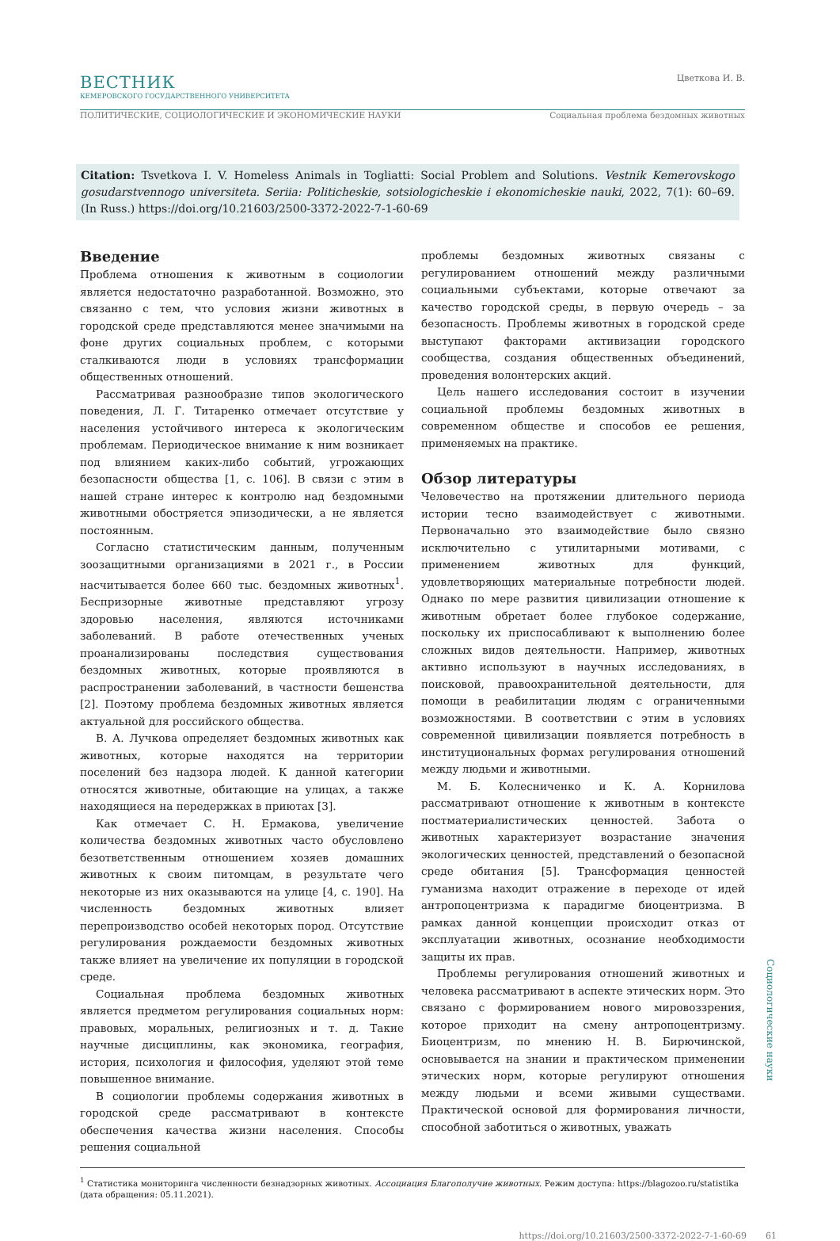ВЕСТНИК
КЕМЕРОВСКОГО ГОСУДАРСТВЕННОГО УНИВЕРСИТЕТА
Цветкова И. В.
ПОЛИТИЧЕСКИЕ, СОЦИОЛОГИЧЕСКИЕ И ЭКОНОМИЧЕСКИЕ НАУКИ Социальная проблема бездомных животных
Citation: Tsvetkova I. V. Homeless Animals in Togliatti: Social Problem and Solutions. Vestnik Kemerovskogo gosudarstvennogo universiteta. Seriia: Politicheskie, sotsiologicheskie i ekonomicheskie nauki, 2022, 7(1): 60–69. (In Russ.) https://doi.org/10.21603/2500-3372-2022-7-1-60-69
Введение
Проблема отношения к животным в социологии является недостаточно разработанной. Возможно, это связанно с тем, что условия жизни животных в городской среде представляются менее значимыми на фоне других социальных проблем, с которыми сталкиваются люди в условиях трансформации общественных отношений.
Рассматривая разнообразие типов экологического поведения, Л. Г. Титаренко отмечает отсутствие у населения устойчивого интереса к экологическим проблемам. Периодическое внимание к ним возникает под влиянием каких-либо событий, угрожающих безопасности общества [1, с. 106]. В связи с этим в нашей стране интерес к контролю над бездомными животными обостряется эпизодически, а не является постоянным.
Согласно статистическим данным, полученным зоозащитными организациями в 2021 г., в России насчитывается более 660 тыс. бездомных животных<sup>1</sup>. Беспризорные животные представляют угрозу здоровью населения, являются источниками заболеваний. В работе отечественных ученых проанализированы последствия существования бездомных животных, которые проявляются в распространении заболеваний, в частности бешенства [2]. Поэтому проблема бездомных животных является актуальной для российского общества.
В. А. Лучкова определяет бездомных животных как животных, которые находятся на территории поселений без надзора людей. К данной категории относятся животные, обитающие на улицах, а также находящиеся на передержках в приютах [3].
Как отмечает С. Н. Ермакова, увеличение количества бездомных животных часто обусловлено безответственным отношением хозяев домашних животных к своим питомцам, в результате чего некоторые из них оказываются на улице [4, с. 190]. На численность бездомных животных влияет перепроизводство особей некоторых пород. Отсутствие регулирования рождаемости бездомных животных также влияет на увеличение их популяции в городской среде.
Социальная проблема бездомных животных является предметом регулирования социальных норм: правовых, моральных, религиозных и т. д. Такие научные дисциплины, как экономика, география, история, психология и философия, уделяют этой теме повышенное внимание.
В социологии проблемы содержания животных в городской среде рассматривают в контексте обеспечения качества жизни населения. Способы решения социальной
проблемы бездомных животных связаны с регулированием отношений между различными социальными субъектами, которые отвечают за качество городской среды, в первую очередь – за безопасность. Проблемы животных в городской среде выступают факторами активизации городского сообщества, создания общественных объединений, проведения волонтерских акций.
Цель нашего исследования состоит в изучении социальной проблемы бездомных животных в современном обществе и способов ее решения, применяемых на практике.
Обзор литературы
Человечество на протяжении длительного периода истории тесно взаимодействует с животными. Первоначально это взаимодействие было связно исключительно с утилитарными мотивами, с применением животных для функций, удовлетворяющих материальные потребности людей. Однако по мере развития цивилизации отношение к животным обретает более глубокое содержание, поскольку их приспосабливают к выполнению более сложных видов деятельности. Например, животных активно используют в научных исследованиях, в поисковой, правоохранительной деятельности, для помощи в реабилитации людям с ограниченными возможностями. В соответствии с этим в условиях современной цивилизации появляется потребность в институциональных формах регулирования отношений между людьми и животными.
М. Б. Колесниченко и К. А. Корнилова рассматривают отношение к животным в контексте постматериалистических ценностей. Забота о животных характеризует возрастание значения экологических ценностей, представлений о безопасной среде обитания [5]. Трансформация ценностей гуманизма находит отражение в переходе от идей антропоцентризма к парадигме биоцентризма. В рамках данной концепции происходит отказ от эксплуатации животных, осознание необходимости защиты их прав.
Проблемы регулирования отношений животных и человека рассматривают в аспекте этических норм. Это связано с формированием нового мировоззрения, которое приходит на смену антропоцентризму. Биоцентризм, по мнению Н. В. Бирючинской, основывается на знании и практическом применении этических норм, которые регулируют отношения между людьми и всеми живыми существами. Практической основой для формирования личности, способной заботиться о животных, уважать
<sup>1</sup> Статистика мониторинга численности безнадзорных животных. Ассоциация Благополучие животных. Режим доступа: https://blagozoo.ru/statistika (дата обращения: 05.11.2021).
https://doi.org/10.21603/2500-3372-2022-7-1-60-69 61
Социологические науки